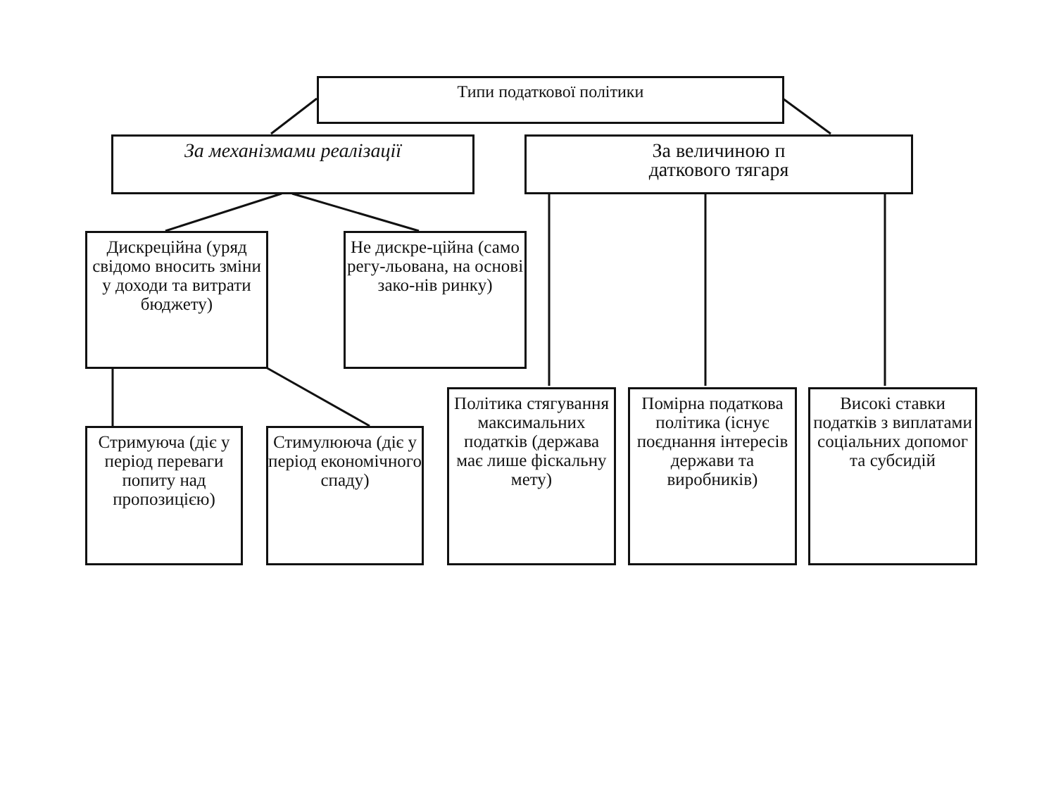Типи податкової політики
За механізмами реалізації
За величиною п
даткового тягаря
Дискреційна (уряд свідомо вносить зміни у доходи та витрати бюджету)
Не дискре-ційна (само регу-льована, на основі зако-нів ринку)
Стримуюча (діє у період переваги попиту над пропозицією)
Стимулююча (діє у період економічного спаду)
Політика стягування максимальних податків (держава має лише фіскальну мету)
Помірна податкова політика (існує поєднання інтересів держави та виробників)
Високі ставки податків з виплатами соціальних допомог та субсидій